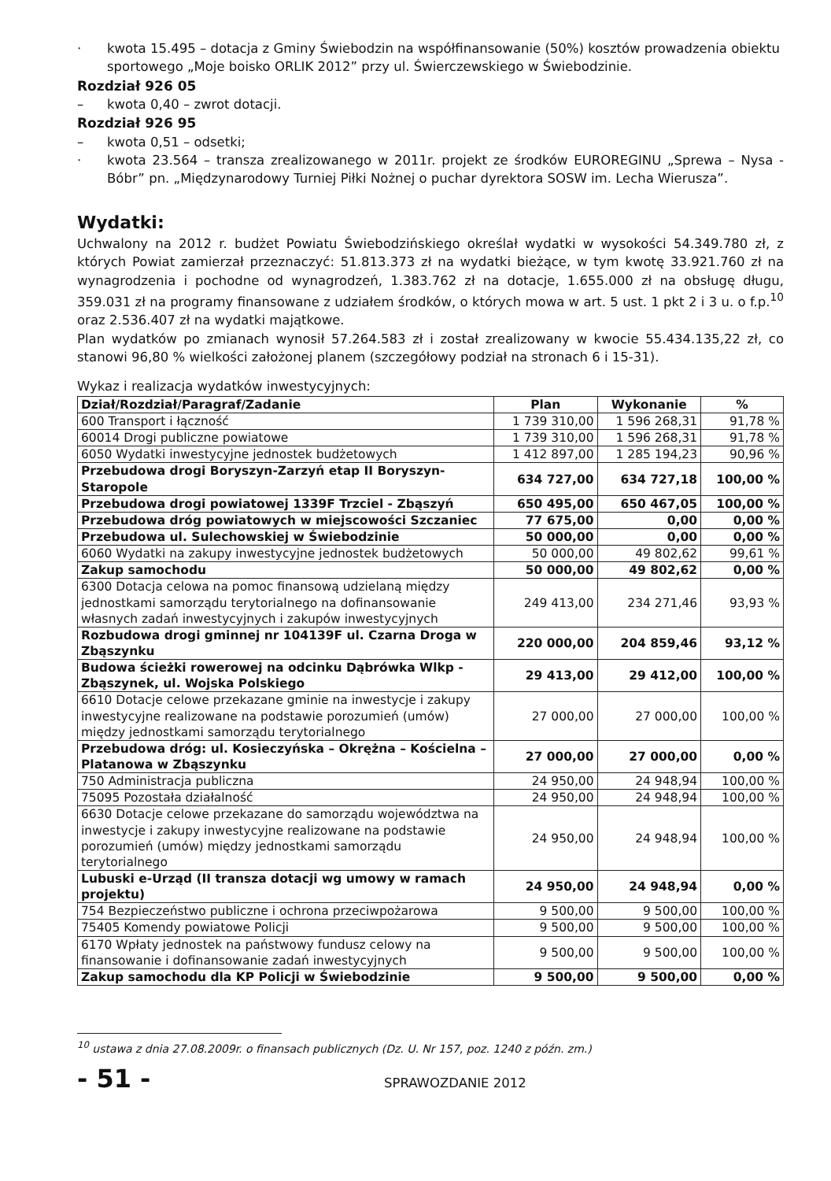· kwota 15.495 – dotacja z Gminy Świebodzin na współfinansowanie (50%) kosztów prowadzenia obiektu sportowego „Moje boisko ORLIK 2012” przy ul. Świerczewskiego w Świebodzinie.
Rozdział 926 05
– kwota 0,40 – zwrot dotacji.
Rozdział 926 95
– kwota 0,51 – odsetki;
· kwota 23.564 – transza zrealizowanego w 2011r. projekt ze środków EUROREGINU „Sprewa – Nysa - Bóbr” pn. „Międzynarodowy Turniej Piłki Nożnej o puchar dyrektora SOSW im. Lecha Wierusza”.
Wydatki:
Uchwalony na 2012 r. budżet Powiatu Świebodzińskiego określał wydatki w wysokości 54.349.780 zł, z których Powiat zamierzał przeznaczyć: 51.813.373 zł na wydatki bieżące, w tym kwotę 33.921.760 zł na wynagrodzenia i pochodne od wynagrodzeń, 1.383.762 zł na dotacje, 1.655.000 zł na obsługę długu, 359.031 zł na programy finansowane z udziałem środków, o których mowa w art. 5 ust. 1 pkt 2 i 3 u. o f.p.<sup>10</sup> oraz 2.536.407 zł na wydatki majątkowe.
Plan wydatków po zmianach wynosił 57.264.583 zł i został zrealizowany w kwocie 55.434.135,22 zł, co stanowi 96,80 % wielkości założonej planem (szczegółowy podział na stronach 6 i 15-31).
Wykaz i realizacja wydatków inwestycyjnych:
| Dział/Rozdział/Paragraf/Zadanie | Plan | Wykonanie | % |
| --- | --- | --- | --- |
| 600 Transport i łączność | 1 739 310,00 | 1 596 268,31 | 91,78 % |
| 60014 Drogi publiczne powiatowe | 1 739 310,00 | 1 596 268,31 | 91,78 % |
| 6050 Wydatki inwestycyjne jednostek budżetowych | 1 412 897,00 | 1 285 194,23 | 90,96 % |
| Przebudowa drogi Boryszyn-Zarzyń etap II Boryszyn-Staropole | 634 727,00 | 634 727,18 | 100,00 % |
| Przebudowa drogi powiatowej 1339F Trzciel - Zbąszyń | 650 495,00 | 650 467,05 | 100,00 % |
| Przebudowa dróg powiatowych w miejscowości Szczaniec | 77 675,00 | 0,00 | 0,00 % |
| Przebudowa ul. Sulechowskiej w Świebodzinie | 50 000,00 | 0,00 | 0,00 % |
| 6060 Wydatki na zakupy inwestycyjne jednostek budżetowych | 50 000,00 | 49 802,62 | 99,61 % |
| Zakup samochodu | 50 000,00 | 49 802,62 | 0,00 % |
| 6300 Dotacja celowa na pomoc finansową udzielaną między jednostkami samorządu terytorialnego na dofinansowanie własnych zadań inwestycyjnych i zakupów inwestycyjnych | 249 413,00 | 234 271,46 | 93,93 % |
| Rozbudowa drogi gminnej nr 104139F ul. Czarna Droga w Zbąszynku | 220 000,00 | 204 859,46 | 93,12 % |
| Budowa ścieżki rowerowej na odcinku Dąbrówka Wlkp - Zbąszynek, ul. Wojska Polskiego | 29 413,00 | 29 412,00 | 100,00 % |
| 6610 Dotacje celowe przekazane gminie na inwestycje i zakupy inwestycyjne realizowane na podstawie porozumień (umów) między jednostkami samorządu terytorialnego | 27 000,00 | 27 000,00 | 100,00 % |
| Przebudowa dróg: ul. Kosieczyńska – Okrężna – Kościelna – Platanowa w Zbąszynku | 27 000,00 | 27 000,00 | 0,00 % |
| 750 Administracja publiczna | 24 950,00 | 24 948,94 | 100,00 % |
| 75095 Pozostała działalność | 24 950,00 | 24 948,94 | 100,00 % |
| 6630 Dotacje celowe przekazane do samorządu województwa na inwestycje i zakupy inwestycyjne realizowane na podstawie porozumień (umów) między jednostkami samorządu terytorialnego | 24 950,00 | 24 948,94 | 100,00 % |
| Lubuski e-Urząd (II transza dotacji wg umowy w ramach projektu) | 24 950,00 | 24 948,94 | 0,00 % |
| 754 Bezpieczeństwo publiczne i ochrona przeciwpożarowa | 9 500,00 | 9 500,00 | 100,00 % |
| 75405 Komendy powiatowe Policji | 9 500,00 | 9 500,00 | 100,00 % |
| 6170 Wpłaty jednostek na państwowy fundusz celowy na finansowanie i dofinansowanie zadań inwestycyjnych | 9 500,00 | 9 500,00 | 100,00 % |
| Zakup samochodu dla KP Policji w Świebodzinie | 9 500,00 | 9 500,00 | 0,00 % |
<sup>10</sup> ustawa z dnia 27.08.2009r. o finansach publicznych (Dz. U. Nr 157, poz. 1240 z późn. zm.)
- 51 - SPRAWOZDANIE 2012